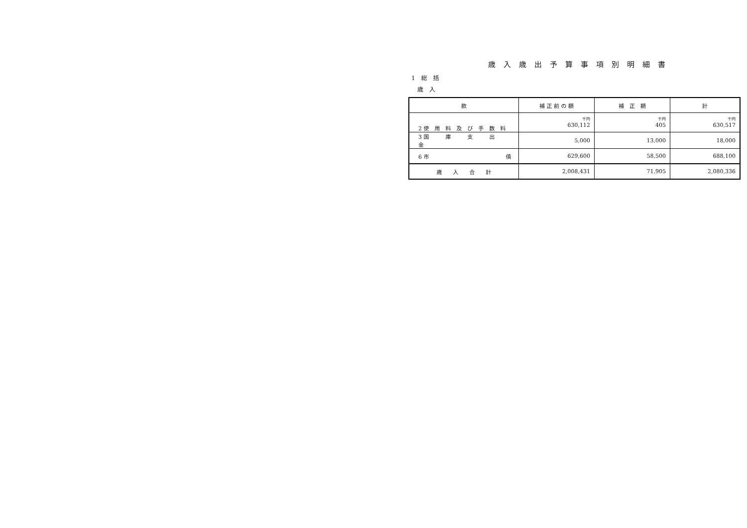歳入歳出予算事項別明細書
1　総　括
　歳　入
| 款 | 補 正 前 の 額 | 補 正 額 | 計 |
| --- | --- | --- | --- |
| 2 使 用 料 及 び 手 数 料 | 千円 630,112 | 千円 405 | 千円 630,517 |
| 3 国 庫 支 出 金 | 5,000 | 13,000 | 18,000 |
| 6 市 債 | 629,600 | 58,500 | 688,100 |
| 歳 入 合 計 | 2,008,431 | 71,905 | 2,080,336 |